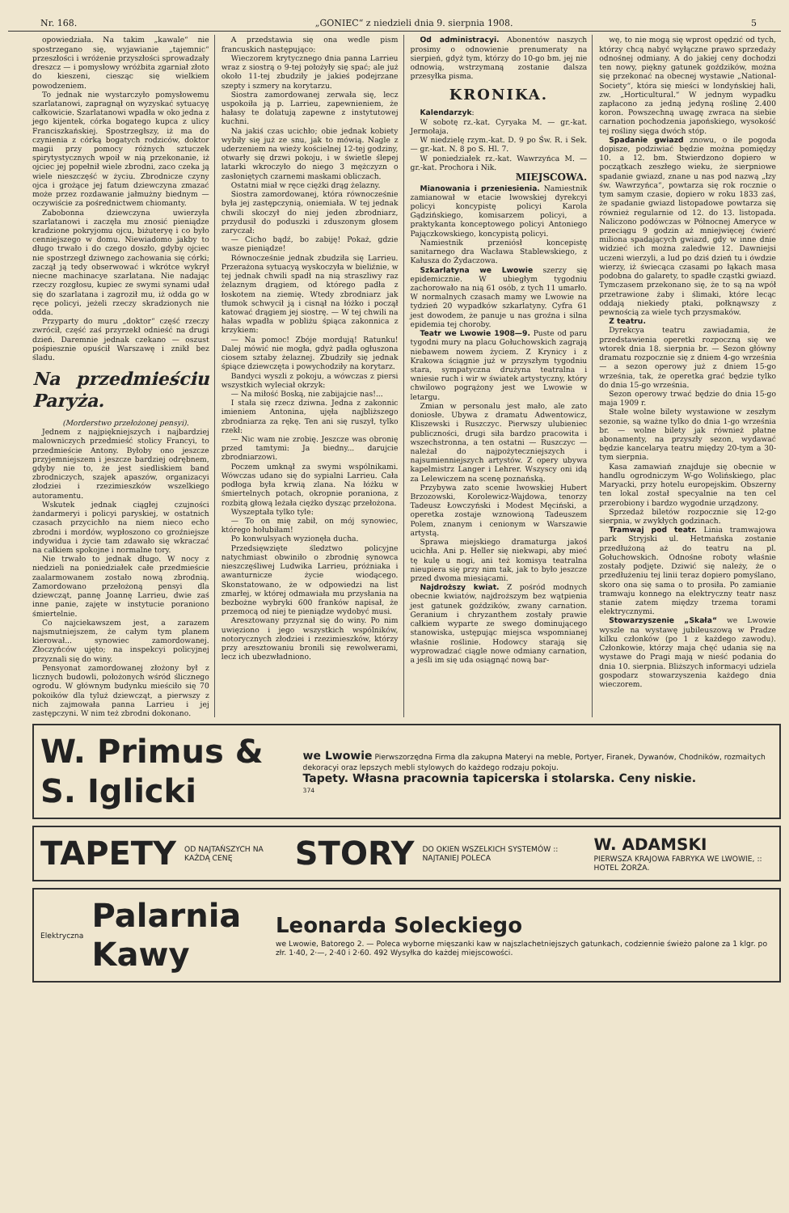Nr. 168. „GONIEC“ z niedzieli dnia 9. sierpnia 1908. 5
opowiedziała. Na takim „kawale“ nie spostrzegano się, wyjawianie „tajemnic“ przeszłości i wróżenie przyszłości sprowadzały dreszcz — i pomysłowy wróżbita zgarniał złoto do kieszeni, ciesząc się wielkiem powodzeniem.
To jednak nie wystarczyło pomysłowemu szarlatanowi, zapragnął on wyzyskać sytuacyę całkowicie. Szarlatanowi wpadła w oko jedna z jego kijentek, córka bogatego kupca z ulicy Franciszkańskiej. Spostrzegłszy, iż ma do czynienia z córką bogatych rodziców, doktor magii przy pomocy różnych sztuczek spirytystycznych wpoił w nią przekonanie, iż ojciec jej popełnił wiele zbrodni, zaco czeka ją wiele nieszczęść w życiu. Zbrodnicze czyny ojca i grożące jej fatum dziewczyna zmazać może przez rozdawanie jałmużny biednym — oczywiście za pośrednictwem chiomanty.
Zabobonna dziewczyna uwierzyła szarlatanowi i zaczęła mu znosić pieniądze kradzione pokryjomu ojcu, biżuteryę i co było cenniejszego w domu. Niewiadomo jakby to długo trwało i do czego doszło, gdyby ojciec nie spostrzegł dziwnego zachowania się córki; zaczął ją tedy obserwować i wkrótce wykrył niecne machinacye szarlatana. Nie nadając rzeczy rozgłosu, kupiec ze swymi synami udał się do szarlatana i zagroził mu, iż odda go w ręce policyi, jeżeli rzeczy skradzionych nie odda.
Przyparty do muru „doktor“ część rzeczy zwrócił, część zaś przyrzekł odnieść na drugi dzień. Daremnie jednak czekano — oszust pośpiesznie opuścił Warszawę i znikł bez śladu.
Na przedmieściu Paryża.
(Morderstwo przełożonej pensyi).
Jednem z najpiękniejszych i najbardziej malowniczych przedmieść stolicy Francyi, to przedmieście Antony. Byłoby ono jeszcze przyjemniejszem i jeszcze bardziej odrębnem, gdyby nie to, że jest siedliskiem band zbrodniczych, szajek apaszów, organizacyi złodziei i rzezimieszków wszelkiego autoramentu.
Wskutek jednak ciągłej czujności żandarmeryi i policyi paryskiej, w ostatnich czasach przycichło na niem nieco echo zbrodni i mordów, wypłoszono co groźniejsze indywidua i życie tam zdawało się wkraczać na całkiem spokojne i normalne tory.
Nie trwało to jednak długo. W nocy z niedzieli na poniedziałek całe przedmieście zaalarmowanem zostało nową zbrodnią. Zamordowano przełożoną pensyi dla dziewcząt, pannę Joannę Larrieu, dwie zaś inne panie, zajęte w instytucie poraniono śmiertelnie.
Co najciekawszem jest, a zarazem najsmutniejszem, że całym tym planem kierował... synowiec zamordowanej. Złoczyńców ujęto; na inspekcyi policyjnej przyznali się do winy.
Pensyonat zamordowanej złożony był z licznych budowli, położonych wśród ślicznego ogrodu. W głównym budynku mieściło się 70 pokoików dla tyluż dziewcząt, a pierwszy z nich zajmowała panna Larrieu i jej zastępczyni. W nim też zbrodni dokonano.
A przedstawia się ona wedle pism francuskich następująco:
Wieczorem krytycznego dnia panna Larrieu wraz z siostrą o 9-tej położyły się spać; ale już około 11-tej zbudziły je jakieś podejrzane szepty i szmery na korytarzu.
Siostra zamordowanej zerwała się, lecz uspokoiła ją p. Larrieu, zapewnieniem, że hałasy te dolatują zapewne z instytutowej kuchni.
Na jakiś czas ucichło; obie jednak kobiety wybiły się już ze snu, jak to mówią. Nagle z uderzeniem na wieży kościelnej 12-tej godziny, otwarły się drzwi pokoju, i w świetle ślepej latarki wkroczyło do niego 3 mężczyzn o zasłoniętych czarnemi maskami obliczach.
Ostatni miał w ręce ciężki drąg żelazny.
Siostra zamordowanej, która równocześnie była jej zastępczynią, oniemiała. W tej jednak chwili skoczył do niej jeden zbrodniarz, przydusił do poduszki i zduszonym głosem zaryczał:
— Cicho bądź, bo zabiję! Pokaż, gdzie wasze pieniądze!
Równocześnie jednak zbudziła się Larrieu. Przerażona sytuacyą wyskoczyła w bieliźnie, w tej jednak chwili spadł na nią straszliwy raz żelaznym drągiem, od którego padła z łoskotem na ziemię. Wtedy zbrodniarz jak tłumok schwycił ją i cisnął na łóżko i począł katować drągiem jej siostrę. — W tej chwili na hałas wpadła w pobliżu śpiąca zakonnica z krzykiem:
— Na pomoc! Zbóje mordują! Ratunku! Dalej mówić nie mogła, gdyż padła ogłuszona ciosem sztaby żelaznej. Zbudziły się jednak śpiące dziewczęta i powychodziły na korytarz.
Bandyci wyszli z pokoju, a wówczas z piersi wszystkich wyleciał okrzyk:
— Na miłość Boską, nie zabijajcie nas!...
I stała się rzecz dziwna. Jedna z zakonnic imieniem Antonina, ujęła najbliższego zbrodniarza za rękę. Ten ani się ruszył, tylko rzekł:
— Nic wam nie zrobię. Jeszcze was obronię przed tamtymi: Ja biedny... darujcie zbrodniarzowi.
Poczem umknął za swymi wspólnikami. Wówczas udano się do sypialni Larrieu. Cała podłoga była krwią zlana. Na łóżku w śmiertelnych potach, okropnie poraniona, z rozbitą głową leżała ciężko dysząc przełożona.
Wyszeptała tylko tyle:
— To on mię zabił, on mój synowiec, którego hołubiłam!
Po konwulsyach wyzionęła ducha.
Przedsięwzięte śledztwo policyjne natychmiast obwiniło o zbrodnię synowca nieszczęśliwej Ludwika Larrieu, próżniaka i awanturnicze życie wiodącego. Skonstatowano, że w odpowiedzi na list zmarłej, w której odmawiała mu przysłania na bezbożne wybryki 600 franków napisał, że przemocą od niej te pieniądze wydobyć musi.
Aresztowany przyznał się do winy. Po nim uwięziono i jego wszystkich wspólników, notorycznych złodziei i rzezimieszków, którzy przy aresztowaniu bronili się rewolwerami, lecz ich ubezwładniono.
Od administracyi. Abonentów naszych prosimy o odnowienie prenumeraty na sierpień, gdyż tym, którzy do 10-go bm. jej nie odnowią, wstrzymaną zostanie dalsza przesyłka pisma.
KRONIKA.
Kalendarzyk:
W sobotę rz.-kat. Cyryaka M. — gr.-kat. Jermołaja.
W niedzielę rzym.-kat. D. 9 po Św. R. i Sek. — gr.-kat. N. 8 po S. Hl. 7.
W poniedziałek rz.-kat. Wawrzyńca M. — gr.-kat. Prochora i Nik.
MIEJSCOWA.
Mianowania i przeniesienia. Namiestnik zamianował w etacie lwowskiej dyrekcyi policyi koncypistę policyi Karola Gądzińskiego, komisarzem policyi, a praktykanta konceptowego policyi Antoniego Pajączkowskiego, koncypistą policyi.
Namiestnik przeniósł koncepistę sanitarnego dra Wacława Stablewskiego, z Kałusza do Żydaczowa.
Szkarlatyna we Lwowie szerzy się epidemicznie. W ubiegłym tygodniu zachorowało na nią 61 osób, z tych 11 umarło. W normalnych czasach mamy we Lwowie na tydzień 20 wypadków szkarlatyny. Cyfra 61 jest dowodem, że panuje u nas groźna i silna epidemia tej choroby.
Teatr we Lwowie 1908—9. Puste od paru tygodni mury na placu Gołuchowskich zagrają niebawem nowem życiem. Z Krynicy i z Krakowa ściągnie już w przyszłym tygodniu stara, sympatyczna drużyna teatralna i wniesie ruch i wir w światek artystyczny, który chwilowo pogrążony jest we Lwowie w letargu.
Zmian w personalu jest mało, ale zato doniosłe. Ubywa z dramatu Adwentowicz, Kliszewski i Ruszczyc. Pierwszy ulubieniec publiczności, drugi siła bardzo pracowita i wszechstronna, a ten ostatni — Ruszczyc — należał do najpożyteczniejszych i najsumienniejszych artystów. Z opery ubywa kapelmistrz Langer i Lehrer. Wszyscy oni idą za Lelewiczem na scenę poznańską.
Przybywa zato scenie lwowskiej Hubert Brzozowski, Korolewicz-Wajdowa, tenorzy Tadeusz Łowczyński i Modest Męciński, a operetka zostaje wznowioną Tadeuszem Polem, znanym i cenionym w Warszawie artystą.
Sprawa miejskiego dramaturga jakoś ucichła. Ani p. Heller się niekwapi, aby mieć tę kulę u nogi, ani też komisya teatralna nieupiera się przy nim tak, jak to było jeszcze przed dwoma miesiącami.
Najdroższy kwiat. Z pośród modnych obecnie kwiatów, najdroższym bez wątpienia jest gatunek goździków, zwany carnation. Geranium i chryzanthem zostały prawie całkiem wyparte ze swego dominującego stanowiska, ustępując miejsca wspomnianej właśnie roślinie. Hodowcy starają się wyprowadzać ciągle nowe odmiany carnation, a jeśli im się uda osiągnąć nową bar-
wę, to nie mogą się wprost opędzić od tych, którzy chcą nabyć wyłączne prawo sprzedaży odnośnej odmiany. A do jakiej ceny dochodzi ten nowy, piękny gatunek goździków, można się przekonać na obecnej wystawie „National-Society“, która się mieści w londyńskiej hali, zw. „Horticultural.“ W jednym wypadku zapłacono za jedną jedyną roślinę 2.400 koron. Powszechną uwagę zwraca na siebie carnation pochodzenia japońskiego, wysokość tej rośliny sięga dwóch stóp.
Spadanie gwiazd znowu, o ile pogoda dopisze, podziwiać będzie można pomiędzy 10. a 12. bm. Stwierdzono dopiero w początkach zeszłego wieku, że sierpniowe spadanie gwiazd, znane u nas pod nazwą „łzy św. Wawrzyńca“, powtarza się rok rocznie o tym samym czasie, dopiero w roku 1833 zaś, że spadanie gwiazd listopadowe powtarza się również regularnie od 12. do 13. listopada. Naliczono podówczas w Północnej Ameryce w przeciągu 9 godzin aż mniejwięcej ćwierć miliona spadających gwiazd, gdy w inne dnie widzieć ich można zaledwie 12. Dawniejsi uczeni wierzyli, a lud po dziś dzień tu i ówdzie wierzy, iż świecąca czasami po łąkach masa podobna do galarety, to spadłe cząstki gwiazd. Tymczasem przekonano się, że to są na wpół przetrawione żaby i ślimaki, które lecąc oddają niekiedy ptaki, połknąwszy z pewnością za wiele tych przysmaków.
Z teatru.
Dyrekcya teatru zawiadamia, że przedstawienia operetki rozpoczną się we wtorek dnia 18. sierpnia br. — Sezon główny dramatu rozpocznie się z dniem 4-go września — a sezon operowy już z dniem 15-go września, tak, że operetka grać będzie tylko do dnia 15-go września.
Sezon operowy trwać będzie do dnia 15-go maja 1909 r.
Stałe wolne bilety wystawione w zeszłym sezonie, są ważne tylko do dnia 1-go września br. — wolne bilety jak również płatne abonamenty, na przyszły sezon, wydawać będzie kancelarya teatru między 20-tym a 30-tym sierpnia.
Kasa zamawiań znajduje się obecnie w handlu ogrodniczym W-go Wolińskiego, plac Maryacki, przy hotelu europejskim. Obszerny ten lokal został specyalnie na ten cel przerobiony i bardzo wygodnie urządzony.
Sprzedaż biletów rozpocznie się 12-go sierpnia, w zwykłych godzinach.
Tramwaj pod teatr. Linia tramwajowa park Stryjski ul. Hetmańska zostanie przedłużoną aż do teatru na pl. Gołuchowskich. Odnośne roboty właśnie zostały podjęte. Dziwić się należy, że o przedłużeniu tej linii teraz dopiero pomyślano, skoro ona się sama o to prosiła. Po zamianie tramwaju konnego na elektryczny teatr nasz stanie zatem między trzema torami elektrycznymi.
Stowarzyszenie „Skała“ we Lwowie wyszle na wystawę jubileuszową w Pradze kilku członków (po 1 z każdego zawodu). Członkowie, którzy maja chęć udania się na wystawe do Pragi mają w nieść podania do dnia 10. sierpnia. Bliższych informacyi udziela gospodarz stowarzyszenia każdego dnia wieczorem.
W. Primus & S. Iglicki
we Lwowie Pierwszorzędna Firma dla zakupna Materyi na meble, Portyer, Firanek, Dywanów, Chodników, rozmaitych dekoracyi oraz lepszych mebli stylowych do każdego rodzaju pokoju.
Tapety. Własna pracownia tapicerska i stolarska. Ceny niskie.
374
TAPETY OD NAJTAŃSZYCH NA KAŻDĄ CENĘ STORY DO OKIEN WSZELKICH SYSTEMÓW :: NAJTANIEJ POLECA W. ADAMSKI
PIERWSZA KRAJOWA FABRYKA WE LWOWIE, :: HOTEL ŻORŻA.
Elektryczna Palarnia Kawy
Leonarda Soleckiego
we Lwowie, Batorego 2. — Poleca wyborne mięszanki kaw w najszlachetniejszych gatunkach, codziennie świeżo palone za 1 klgr. po złr. 1·40, 2·—, 2·40 i 2·60. 492 Wysyłka do każdej miejscowości.